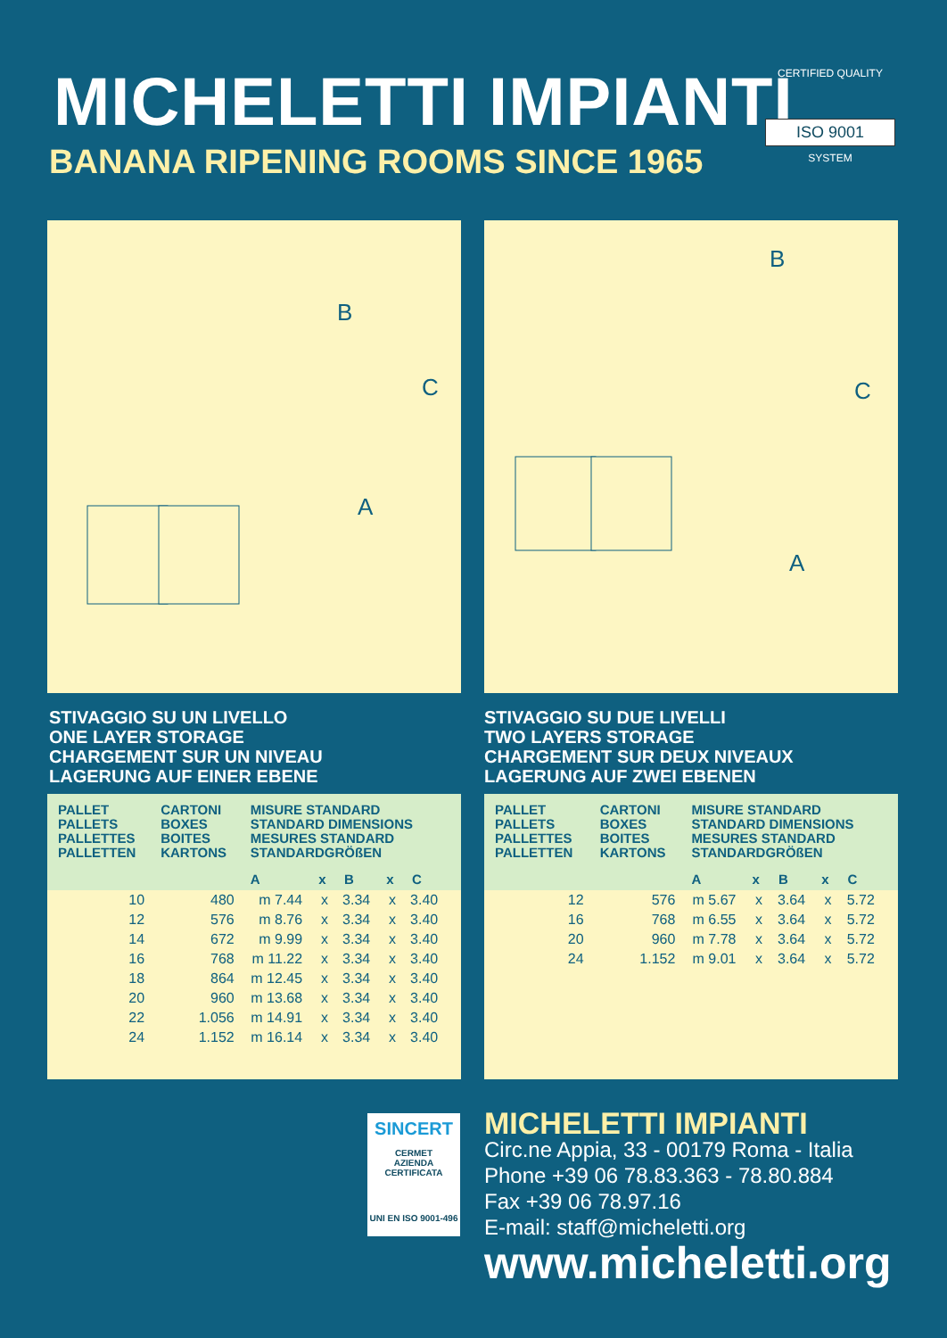MICHELETTI IMPIANTI
BANANA RIPENING ROOMS SINCE 1965
CERTIFIED QUALITY
ISO 9001
SYSTEM
B
C
A
B
C
A
STIVAGGIO SU UN LIVELLO
ONE LAYER STORAGE
CHARGEMENT SUR UN NIVEAU
LAGERUNG AUF EINER EBENE
STIVAGGIO SU DUE LIVELLI
TWO LAYERS STORAGE
CHARGEMENT SUR DEUX NIVEAUX
LAGERUNG AUF ZWEI EBENEN
| PALLET PALLETS PALLETTES PALLETTEN | CARTONI BOXES BOITES KARTONS | MISURE STANDARD STANDARD DIMENSIONS MESURES STANDARD STANDARDGRÖßEN | | | | | |
| --- | --- | --- | --- | --- | --- | --- | --- |
| | | A | x | B | x | C | |
| 10 | 480 | m 7.44 | x | 3.34 | x | 3.40 | |
| 12 | 576 | m 8.76 | x | 3.34 | x | 3.40 | |
| 14 | 672 | m 9.99 | x | 3.34 | x | 3.40 | |
| 16 | 768 | m 11.22 | x | 3.34 | x | 3.40 | |
| 18 | 864 | m 12.45 | x | 3.34 | x | 3.40 | |
| 20 | 960 | m 13.68 | x | 3.34 | x | 3.40 | |
| 22 | 1.056 | m 14.91 | x | 3.34 | x | 3.40 | |
| 24 | 1.152 | m 16.14 | x | 3.34 | x | 3.40 | |
| PALLET PALLETS PALLETTES PALLETTEN | CARTONI BOXES BOITES KARTONS | MISURE STANDARD STANDARD DIMENSIONS MESURES STANDARD STANDARDGRÖßEN | | | | | |
| --- | --- | --- | --- | --- | --- | --- | --- |
| | | A | x | B | x | C | |
| 12 | 576 | m 5.67 | x | 3.64 | x | 5.72 | |
| 16 | 768 | m 6.55 | x | 3.64 | x | 5.72 | |
| 20 | 960 | m 7.78 | x | 3.64 | x | 5.72 | |
| 24 | 1.152 | m 9.01 | x | 3.64 | x | 5.72 | |
SINCERT
CERMET
AZIENDA CERTIFICATA
UNI EN ISO 9001-496
MICHELETTI IMPIANTI
Circ.ne Appia, 33 - 00179 Roma - Italia
Phone +39 06 78.83.363 - 78.80.884
Fax +39 06 78.97.16
E-mail: staff@micheletti.org
www.micheletti.org